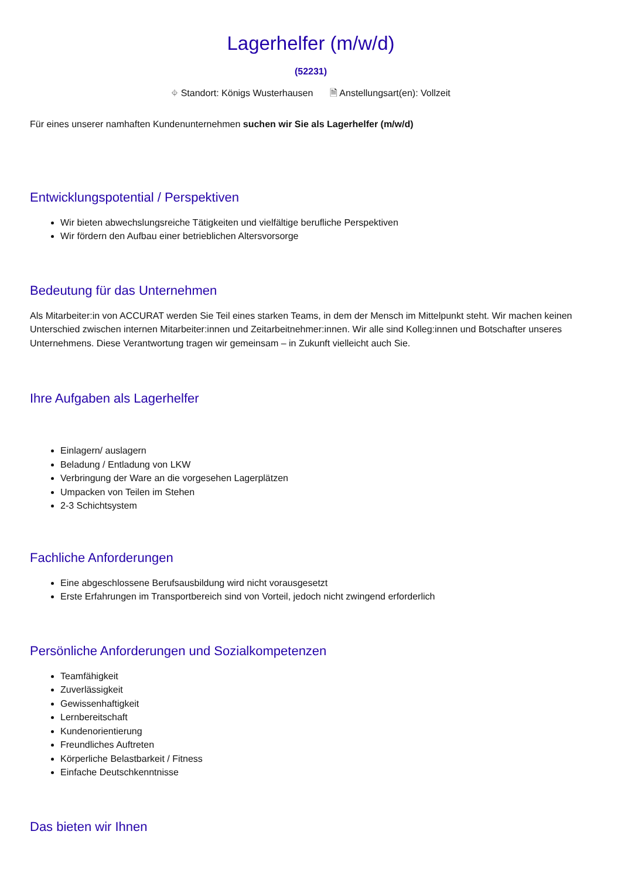Lagerhelfer (m/w/d)
(52231)
⌖ Standort: Königs Wusterhausen 🗎 Anstellungsart(en): Vollzeit
Für eines unserer namhaften Kundenunternehmen suchen wir Sie als Lagerhelfer (m/w/d)
Entwicklungspotential / Perspektiven
Wir bieten abwechslungsreiche Tätigkeiten und vielfältige berufliche Perspektiven
Wir fördern den Aufbau einer betrieblichen Altersvorsorge
Bedeutung für das Unternehmen
Als Mitarbeiter:in von ACCURAT werden Sie Teil eines starken Teams, in dem der Mensch im Mittelpunkt steht. Wir machen keinen Unterschied zwischen internen Mitarbeiter:innen und Zeitarbeitnehmer:innen. Wir alle sind Kolleg:innen und Botschafter unseres Unternehmens. Diese Verantwortung tragen wir gemeinsam – in Zukunft vielleicht auch Sie.
Ihre Aufgaben als Lagerhelfer
Einlagern/ auslagern
Beladung / Entladung von LKW
Verbringung der Ware an die vorgesehen Lagerplätzen
Umpacken von Teilen im Stehen
2-3 Schichtsystem
Fachliche Anforderungen
Eine abgeschlossene Berufsausbildung wird nicht vorausgesetzt
Erste Erfahrungen im Transportbereich sind von Vorteil, jedoch nicht zwingend erforderlich
Persönliche Anforderungen und Sozialkompetenzen
Teamfähigkeit
Zuverlässigkeit
Gewissenhaftigkeit
Lernbereitschaft
Kundenorientierung
Freundliches Auftreten
Körperliche Belastbarkeit / Fitness
Einfache Deutschkenntnisse
Das bieten wir Ihnen